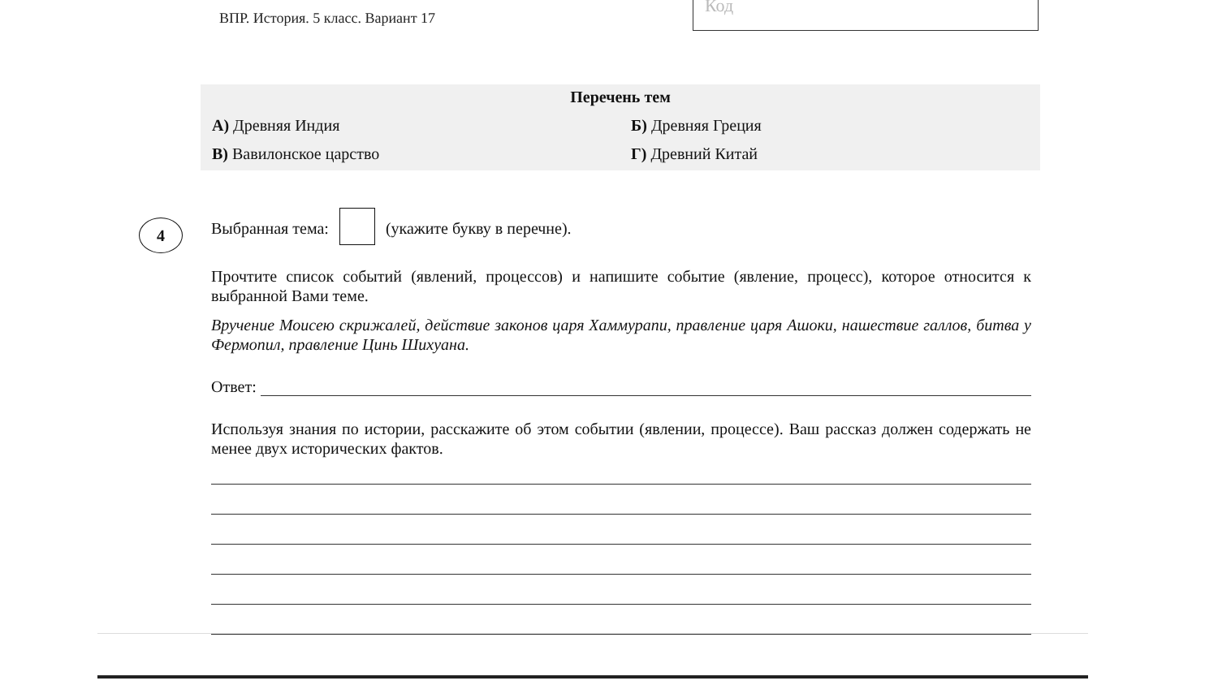ВПР. История. 5 класс. Вариант 17
Код
Перечень тем
А) Древняя Индия
Б) Древняя Греция
В) Вавилонское царство
Г) Древний Китай
4
Выбранная тема: (укажите букву в перечне).
Прочтите список событий (явлений, процессов) и напишите событие (явление, процесс), которое относится к выбранной Вами теме.
Вручение Моисею скрижалей, действие законов царя Хаммурапи, правление царя Ашоки, нашествие галлов, битва у Фермопил, правление Цинь Шихуана.
Ответ:
Используя знания по истории, расскажите об этом событии (явлении, процессе). Ваш рассказ должен содержать не менее двух исторических фактов.